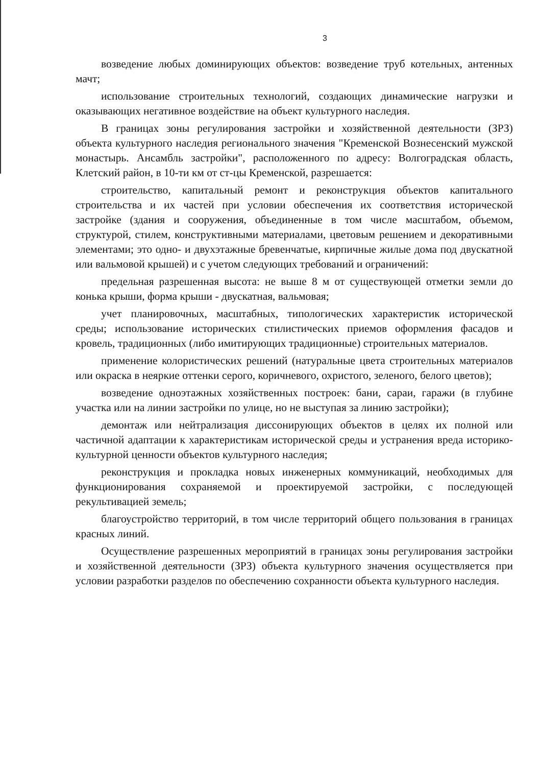3
возведение любых доминирующих объектов: возведение труб котельных, антенных мачт;
использование строительных технологий, создающих динамические нагрузки и оказывающих негативное воздействие на объект культурного наследия.
В границах зоны регулирования застройки и хозяйственной деятельности (ЗРЗ) объекта культурного наследия регионального значения "Кременской Вознесенский мужской монастырь. Ансамбль застройки", расположенного по адресу: Волгоградская область, Клетский район, в 10-ти км от ст-цы Кременской, разрешается:
строительство, капитальный ремонт и реконструкция объектов капитального строительства и их частей при условии обеспечения их соответствия исторической застройке (здания и сооружения, объединенные в том числе масштабом, объемом, структурой, стилем, конструктивными материалами, цветовым решением и декоративными элементами; это одно- и двухэтажные бревенчатые, кирпичные жилые дома под двускатной или вальмовой крышей) и с учетом следующих требований и ограничений:
предельная разрешенная высота: не выше 8 м от существующей отметки земли до конька крыши, форма крыши - двускатная, вальмовая;
учет планировочных, масштабных, типологических характеристик исторической среды; использование исторических стилистических приемов оформления фасадов и кровель, традиционных (либо имитирующих традиционные) строительных материалов.
применение колористических решений (натуральные цвета строительных материалов или окраска в неяркие оттенки серого, коричневого, охристого, зеленого, белого цветов);
возведение одноэтажных хозяйственных построек: бани, сараи, гаражи (в глубине участка или на линии застройки по улице, но не выступая за линию застройки);
демонтаж или нейтрализация диссонирующих объектов в целях их полной или частичной адаптации к характеристикам исторической среды и устранения вреда историко-культурной ценности объектов культурного наследия;
реконструкция и прокладка новых инженерных коммуникаций, необходимых для функционирования сохраняемой и проектируемой застройки, с последующей рекультивацией земель;
благоустройство территорий, в том числе территорий общего пользования в границах красных линий.
Осуществление разрешенных мероприятий в границах зоны регулирования застройки и хозяйственной деятельности (ЗРЗ) объекта культурного значения осуществляется при условии разработки разделов по обеспечению сохранности объекта культурного наследия.